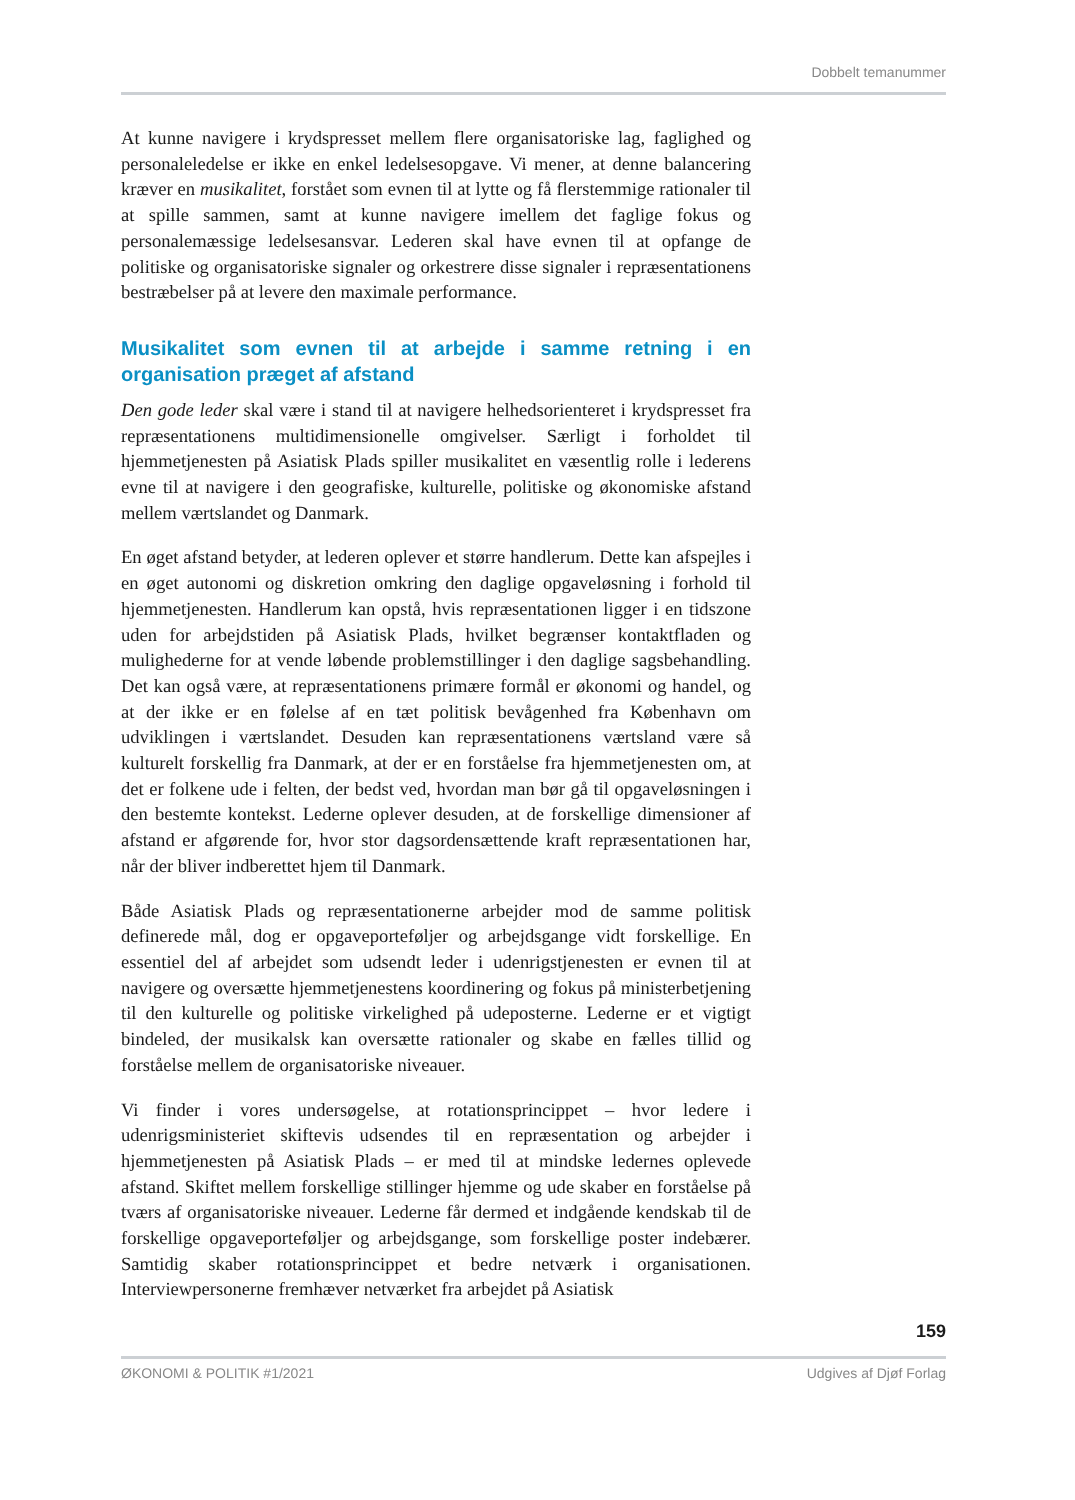Dobbelt temanummer
At kunne navigere i krydspresset mellem flere organisatoriske lag, faglighed og personaleledelse er ikke en enkel ledelsesopgave. Vi mener, at denne balancering kræver en musikalitet, forstået som evnen til at lytte og få flerstemmige rationaler til at spille sammen, samt at kunne navigere imellem det faglige fokus og personalemæssige ledelsesansvar. Lederen skal have evnen til at opfange de politiske og organisatoriske signaler og orkestrere disse signaler i repræsentationens bestræbelser på at levere den maximale performance.
Musikalitet som evnen til at arbejde i samme retning i en organisation præget af afstand
Den gode leder skal være i stand til at navigere helhedsorienteret i krydspresset fra repræsentationens multidimensionelle omgivelser. Særligt i forholdet til hjemmetjenesten på Asiatisk Plads spiller musikalitet en væsentlig rolle i lederens evne til at navigere i den geografiske, kulturelle, politiske og økonomiske afstand mellem værtslandet og Danmark.
En øget afstand betyder, at lederen oplever et større handlerum. Dette kan afspejles i en øget autonomi og diskretion omkring den daglige opgaveløsning i forhold til hjemmetjenesten. Handlerum kan opstå, hvis repræsentationen ligger i en tidszone uden for arbejdstiden på Asiatisk Plads, hvilket begrænser kontaktfladen og mulighederne for at vende løbende problemstillinger i den daglige sagsbehandling. Det kan også være, at repræsentationens primære formål er økonomi og handel, og at der ikke er en følelse af en tæt politisk bevågenhed fra København om udviklingen i værtslandet. Desuden kan repræsentationens værtsland være så kulturelt forskellig fra Danmark, at der er en forståelse fra hjemmetjenesten om, at det er folkene ude i felten, der bedst ved, hvordan man bør gå til opgaveløsningen i den bestemte kontekst. Lederne oplever desuden, at de forskellige dimensioner af afstand er afgørende for, hvor stor dagsordensættende kraft repræsentationen har, når der bliver indberettet hjem til Danmark.
Både Asiatisk Plads og repræsentationerne arbejder mod de samme politisk definerede mål, dog er opgaveporteføljer og arbejdsgange vidt forskellige. En essentiel del af arbejdet som udsendt leder i udenrigstjenesten er evnen til at navigere og oversætte hjemmetjenestens koordinering og fokus på ministerbetjening til den kulturelle og politiske virkelighed på udeposterne. Lederne er et vigtigt bindeled, der musikalsk kan oversætte rationaler og skabe en fælles tillid og forståelse mellem de organisatoriske niveauer.
Vi finder i vores undersøgelse, at rotationsprincippet – hvor ledere i udenrigsministeriet skiftevis udsendes til en repræsentation og arbejder i hjemmetjenesten på Asiatisk Plads – er med til at mindske ledernes oplevede afstand. Skiftet mellem forskellige stillinger hjemme og ude skaber en forståelse på tværs af organisatoriske niveauer. Lederne får dermed et indgående kendskab til de forskellige opgaveporteføljer og arbejdsgange, som forskellige poster indebærer. Samtidig skaber rotationsprincippet et bedre netværk i organisationen. Interviewpersonerne fremhæver netværket fra arbejdet på Asiatisk
159
ØKONOMI & POLITIK #1/2021 Udgives af Djøf Forlag